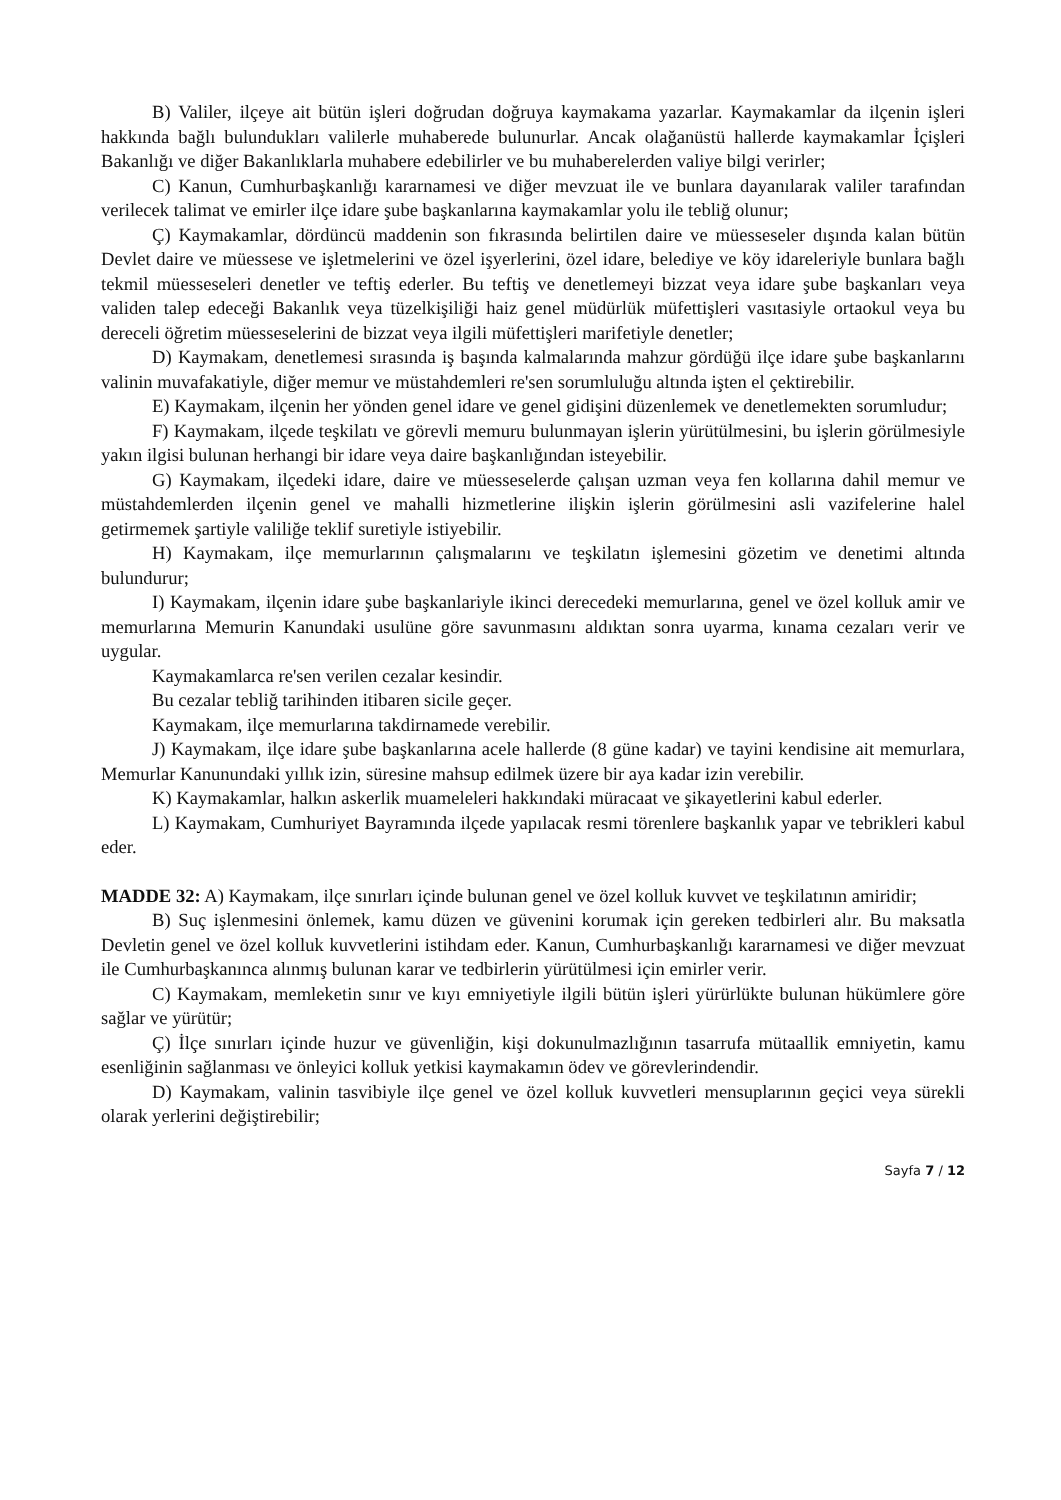B) Valiler, ilçeye ait bütün işleri doğrudan doğruya kaymakama yazarlar. Kaymakamlar da ilçenin işleri hakkında bağlı bulundukları valilerle muhaberede bulunurlar. Ancak olağanüstü hallerde kaymakamlar İçişleri Bakanlığı ve diğer Bakanlıklarla muhabere edebilirler ve bu muhaberelerden valiye bilgi verirler;
C) Kanun, Cumhurbaşkanlığı kararnamesi ve diğer mevzuat ile ve bunlara dayanılarak valiler tarafından verilecek talimat ve emirler ilçe idare şube başkanlarına kaymakamlar yolu ile tebliğ olunur;
Ç) Kaymakamlar, dördüncü maddenin son fıkrasında belirtilen daire ve müesseseler dışında kalan bütün Devlet daire ve müessese ve işletmelerini ve özel işyerlerini, özel idare, belediye ve köy idareleriyle bunlara bağlı tekmil müesseseleri denetler ve teftiş ederler. Bu teftiş ve denetlemeyi bizzat veya idare şube başkanları veya validen talep edeceği Bakanlık veya tüzelkişiliği haiz genel müdürlük müfettişleri vasıtasiyle ortaokul veya bu dereceli öğretim müesseselerini de bizzat veya ilgili müfettişleri marifetiyle denetler;
D) Kaymakam, denetlemesi sırasında iş başında kalmalarında mahzur gördüğü ilçe idare şube başkanlarını valinin muvafakatiyle, diğer memur ve müstahdemleri re'sen sorumluluğu altında işten el çektirebilir.
E) Kaymakam, ilçenin her yönden genel idare ve genel gidişini düzenlemek ve denetlemekten sorumludur;
F) Kaymakam, ilçede teşkilatı ve görevli memuru bulunmayan işlerin yürütülmesini, bu işlerin görülmesiyle yakın ilgisi bulunan herhangi bir idare veya daire başkanlığından isteyebilir.
G) Kaymakam, ilçedeki idare, daire ve müesseselerde çalışan uzman veya fen kollarına dahil memur ve müstahdemlerden ilçenin genel ve mahalli hizmetlerine ilişkin işlerin görülmesini asli vazifelerine halel getirmemek şartiyle valiliğe teklif suretiyle istiyebilir.
H) Kaymakam, ilçe memurlarının çalışmalarını ve teşkilatın işlemesini gözetim ve denetimi altında bulundurur;
I) Kaymakam, ilçenin idare şube başkanlariyle ikinci derecedeki memurlarına, genel ve özel kolluk amir ve memurlarına Memurin Kanundaki usulüne göre savunmasını aldıktan sonra uyarma, kınama cezaları verir ve uygular.
Kaymakamlarca re'sen verilen cezalar kesindir.
Bu cezalar tebliğ tarihinden itibaren sicile geçer.
Kaymakam, ilçe memurlarına takdirnamede verebilir.
J) Kaymakam, ilçe idare şube başkanlarına acele hallerde (8 güne kadar) ve tayini kendisine ait memurlara, Memurlar Kanunundaki yıllık izin, süresine mahsup edilmek üzere bir aya kadar izin verebilir.
K) Kaymakamlar, halkın askerlik muameleleri hakkındaki müracaat ve şikayetlerini kabul ederler.
L) Kaymakam, Cumhuriyet Bayramında ilçede yapılacak resmi törenlere başkanlık yapar ve tebrikleri kabul eder.
MADDE 32: A) Kaymakam, ilçe sınırları içinde bulunan genel ve özel kolluk kuvvet ve teşkilatının amiridir;
B) Suç işlenmesini önlemek, kamu düzen ve güvenini korumak için gereken tedbirleri alır. Bu maksatla Devletin genel ve özel kolluk kuvvetlerini istihdam eder. Kanun, Cumhurbaşkanlığı kararnamesi ve diğer mevzuat ile Cumhurbaşkanınca alınmış bulunan karar ve tedbirlerin yürütülmesi için emirler verir.
C) Kaymakam, memleketin sınır ve kıyı emniyetiyle ilgili bütün işleri yürürlükte bulunan hükümlere göre sağlar ve yürütür;
Ç) İlçe sınırları içinde huzur ve güvenliğin, kişi dokunulmazlığının tasarrufa mütaallik emniyetin, kamu esenliğinin sağlanması ve önleyici kolluk yetkisi kaymakamın ödev ve görevlerindendir.
D) Kaymakam, valinin tasvibiyle ilçe genel ve özel kolluk kuvvetleri mensuplarının geçici veya sürekli olarak yerlerini değiştirebilir;
Sayfa 7 / 12